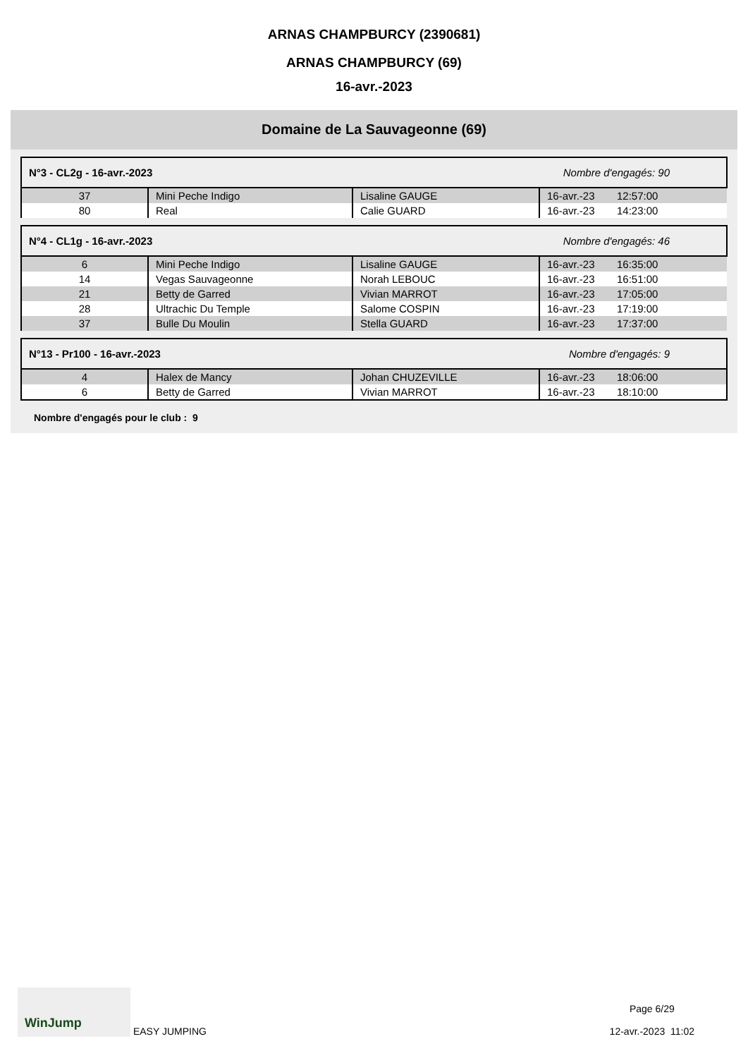ARNAS CHAMPBURCY (2390681)
ARNAS CHAMPBURCY (69)
16-avr.-2023
Domaine de La Sauvageonne (69)
| N°3 - CL2g - 16-avr.-2023 | Nombre d'engagés: 90 |
| 37 | Mini Peche Indigo | Lisaline GAUGE | 16-avr.-23 | 12:57:00 |
| 80 | Real | Calie GUARD | 16-avr.-23 | 14:23:00 |
| N°4 - CL1g - 16-avr.-2023 | Nombre d'engagés: 46 |
| 6 | Mini Peche Indigo | Lisaline GAUGE | 16-avr.-23 | 16:35:00 |
| 14 | Vegas Sauvageonne | Norah LEBOUC | 16-avr.-23 | 16:51:00 |
| 21 | Betty de Garred | Vivian MARROT | 16-avr.-23 | 17:05:00 |
| 28 | Ultrachic Du Temple | Salome COSPIN | 16-avr.-23 | 17:19:00 |
| 37 | Bulle Du Moulin | Stella GUARD | 16-avr.-23 | 17:37:00 |
| N°13 - Pr100 - 16-avr.-2023 | Nombre d'engagés: 9 |
| 4 | Halex de Mancy | Johan CHUZEVILLE | 16-avr.-23 | 18:06:00 |
| 6 | Betty de Garred | Vivian MARROT | 16-avr.-23 | 18:10:00 |
Nombre d'engagés pour le club : 9
WinJump EASY JUMPING
Page 6/29
12-avr.-2023 11:02